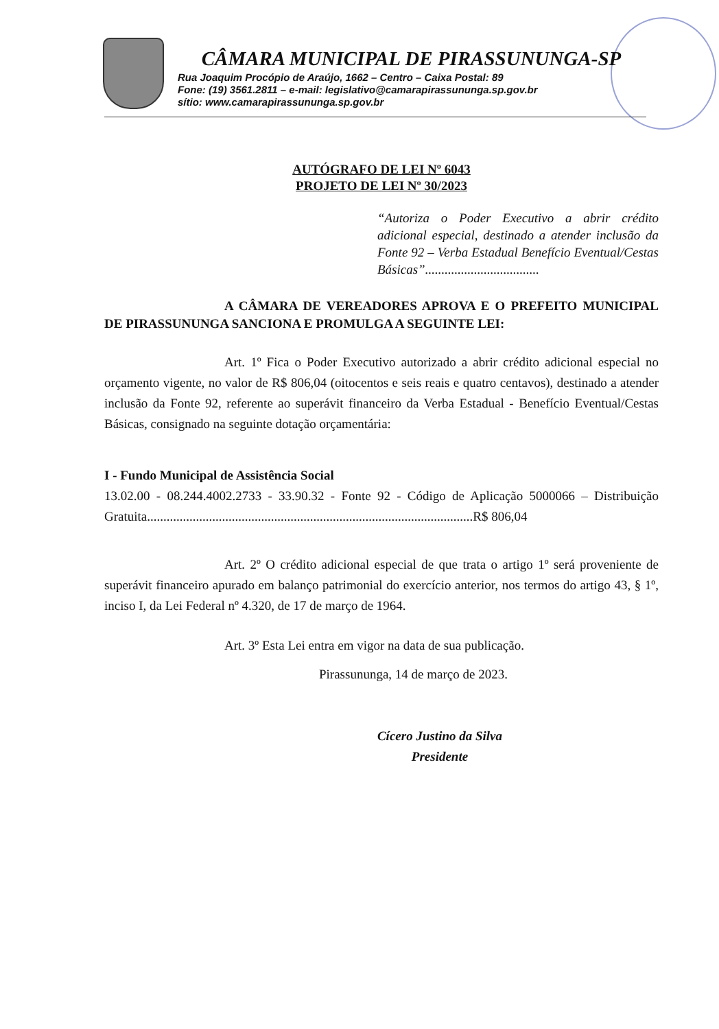CÂMARA MUNICIPAL DE PIRASSUNUNGA-SP
Rua Joaquim Procópio de Araújo, 1662 – Centro – Caixa Postal: 89
Fone: (19) 3561.2811 – e-mail: legislativo@camarapirassununga.sp.gov.br
sítio: www.camarapirassununga.sp.gov.br
AUTÓGRAFO DE LEI Nº 6043
PROJETO DE LEI Nº 30/2023
“Autoriza o Poder Executivo a abrir crédito adicional especial, destinado a atender inclusão da Fonte 92 – Verba Estadual Benefício Eventual/Cestas Básicas”...................................
A CÂMARA DE VEREADORES APROVA E O PREFEITO MUNICIPAL DE PIRASSUNUNGA SANCIONA E PROMULGA A SEGUINTE LEI:
Art. 1º Fica o Poder Executivo autorizado a abrir crédito adicional especial no orçamento vigente, no valor de R$ 806,04 (oitocentos e seis reais e quatro centavos), destinado a atender inclusão da Fonte 92, referente ao superávit financeiro da Verba Estadual - Benefício Eventual/Cestas Básicas, consignado na seguinte dotação orçamentária:
I - Fundo Municipal de Assistência Social
13.02.00 - 08.244.4002.2733 - 33.90.32 - Fonte 92 - Código de Aplicação 5000066 – Distribuição Gratuita....................................................................................................R$ 806,04
Art. 2º O crédito adicional especial de que trata o artigo 1º será proveniente de superávit financeiro apurado em balanço patrimonial do exercício anterior, nos termos do artigo 43, § 1º, inciso I, da Lei Federal nº 4.320, de 17 de março de 1964.
Art. 3º Esta Lei entra em vigor na data de sua publicação.
Pirassununga, 14 de março de 2023.
Cícero Justino da Silva
Presidente